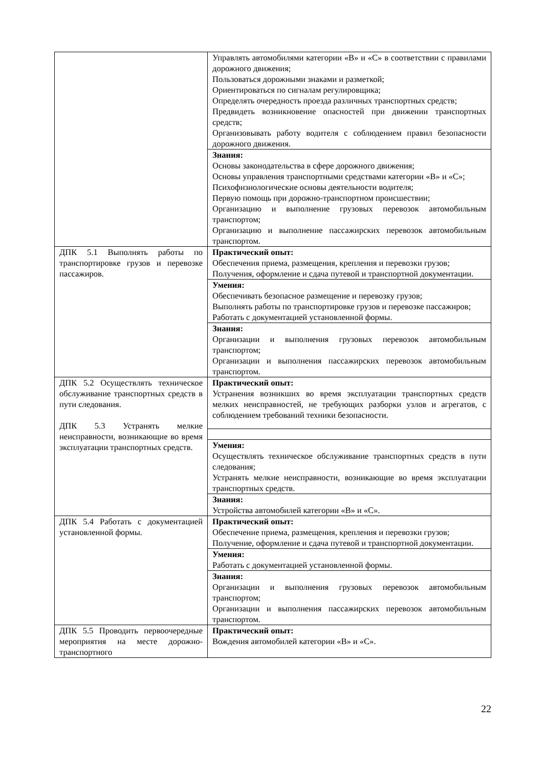| | Управлять автомобилями категории «В» и «С» в соответствии с правилами дорожного движения; Пользоваться дорожными знаками и разметкой; Ориентироваться по сигналам регулировщика; Определять очередность проезда различных транспортных средств; Предвидеть возникновение опасностей при движении транспортных средств; Организовывать работу водителя с соблюдением правил безопасности дорожного движения. |
| | Знания: Основы законодательства в сфере дорожного движения; Основы управления транспортными средствами категории «В» и «С»; Психофизиологические основы деятельности водителя; Первую помощь при дорожно-транспортном происшествии; Организацию и выполнение грузовых перевозок автомобильным транспортом; Организацию и выполнение пассажирских перевозок автомобильным транспортом. |
| ДПК 5.1 Выполнять работы по транспортировке грузов и перевозке пассажиров. | Практический опыт: Обеспечения приема, размещения, крепления и перевозки грузов; Получения, оформление и сдача путевой и транспортной документации. |
| | Умения: Обеспечивать безопасное размещение и перевозку грузов; Выполнять работы по транспортировке грузов и перевозке пассажиров; Работать с документацией установленной формы. |
| | Знания: Организации и выполнения грузовых перевозок автомобильным транспортом; Организации и выполнения пассажирских перевозок автомобильным транспортом. |
| ДПК 5.2 Осуществлять техническое обслуживание транспортных средств в пути следования. ДПК 5.3 Устранять мелкие неисправности, возникающие во время эксплуатации транспортных средств. | Практический опыт: Устранения возникших во время эксплуатации транспортных средств мелких неисправностей, не требующих разборки узлов и агрегатов, с соблюдением требований техники безопасности. |
| | Умения: Осуществлять техническое обслуживание транспортных средств в пути следования; Устранять мелкие неисправности, возникающие во время эксплуатации транспортных средств. |
| | Знания: Устройства автомобилей категории «В» и «С». |
| ДПК 5.4 Работать с документацией установленной формы. | Практический опыт: Обеспечение приема, размещения, крепления и перевозки грузов; Получение, оформление и сдача путевой и транспортной документации. |
| | Умения: Работать с документацией установленной формы. |
| | Знания: Организации и выполнения грузовых перевозок автомобильным транспортом; Организации и выполнения пассажирских перевозок автомобильным транспортом. |
| ДПК 5.5 Проводить первоочередные мероприятия на месте дорожно-транспортного | Практический опыт: Вождения автомобилей категории «В» и «С». |
22